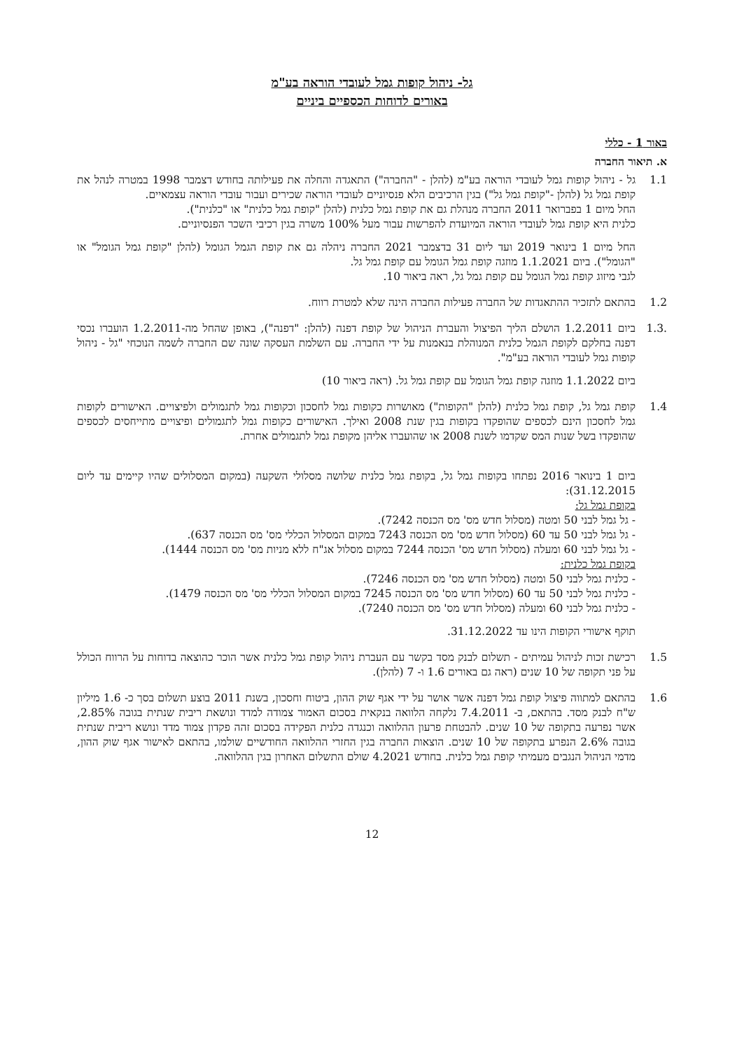גל- ניהול קופות גמל לעובדי הוראה בע"מ
באורים לדוחות הכספיים ביניים
באור 1 - כללי
א. תיאור החברה
1.1 גל - ניהול קופות גמל לעובדי הוראה בע"מ (להלן - "החברה") התאגדה והחלה את פעילותה בחודש דצמבר 1998 במטרה לנהל את קופת גמל גל (להלן -"קופת גמל גל") בגין הרכיבים הלא פנסיוניים לעובדי הוראה שכירים ועבור עובדי הוראה עצמאיים.
החל מיום 1 בפברואר 2011 החברה מנהלת גם את קופת גמל כלנית (להלן "קופת גמל כלנית" או "כלנית").
כלנית היא קופת גמל לעובדי הוראה המיועדת להפרשות עבור מעל 100% משרה בגין רכיבי השכר הפנסיוניים.
החל מיום 1 בינואר 2019 ועד ליום 31 בדצמבר 2021 החברה ניהלה גם את קופת הגמל הגומל (להלן "קופת גמל הגומל" או "הגומל"). ביום 1.1.2021 מוזגה קופת גמל הגומל עם קופת גמל גל.
לגבי מיזוג קופת גמל הגומל עם קופת גמל גל, ראה ביאור 10.
1.2 בהתאם לתזכיר ההתאגדות של החברה פעילות החברה הינה שלא למטרת רווח.
.1.3 ביום 1.2.2011 הושלם הליך הפיצול והעברת הניהול של קופת דפנה (להלן: "דפנה"), באופן שהחל מה-1.2.2011 הועברו נכסי דפנה בחלקם לקופת הגמל כלנית המנוהלת בנאמנות על ידי החברה. עם השלמת העסקה שונה שם החברה לשמה הנוכחי "גל - ניהול קופות גמל לעובדי הוראה בע"מ".
ביום 1.1.2022 מוזגה קופת גמל הגומל עם קופת גמל גל. (ראה ביאור 10)
1.4 קופת גמל גל, קופת גמל כלנית (להלן "הקופות") מאושרות כקופות גמל לחסכון וכקופות גמל לתגמולים ולפיצויים. האישורים לקופות גמל לחסכון הינם לכספים שהופקדו בקופות בגין שנת 2008 ואילך. האישורים כקופות גמל לתגמולים ופיצויים מתייחסים לכספים שהופקדו בשל שנות המס שקדמו לשנת 2008 או שהועברו אליהן מקופת גמל לתגמולים אחרת.
ביום 1 בינואר 2016 נפתחו בקופות גמל גל, בקופת גמל כלנית שלושה מסלולי השקעה (במקום המסלולים שהיו קיימים עד ליום 31.12.2015):
בקופת גמל גל:
- גל גמל לבני 50 ומטה (מסלול חדש מס' מס הכנסה 7242).
- גל גמל לבני 50 עד 60 (מסלול חדש מס' מס הכנסה 7243 במקום המסלול הכללי מס' מס הכנסה 637).
- גל גמל לבני 60 ומעלה (מסלול חדש מס' הכנסה 7244 במקום מסלול אג"ח ללא מניות מס' מס הכנסה 1444).
בקופת גמל כלנית:
- כלנית גמל לבני 50 ומטה (מסלול חדש מס' מס הכנסה 7246).
- כלנית גמל לבני 50 עד 60 (מסלול חדש מס' מס הכנסה 7245 במקום המסלול הכללי מס' מס הכנסה 1479).
- כלנית גמל לבני 60 ומעלה (מסלול חדש מס' מס הכנסה 7240).
תוקף אישורי הקופות הינו עד 31.12.2022.
1.5 רכישת זכות לניהול עמיתים - תשלום לבנק מסד בקשר עם העברת ניהול קופת גמל כלנית אשר הוכר כהוצאה בדוחות על הרווח הכולל על פני תקופה של 10 שנים (ראה גם באורים 1.6 ו- 7 (להלן).
1.6 בהתאם למתווה פיצול קופת גמל דפנה אשר אושר על ידי אגף שוק ההון, ביטוח וחסכון, בשנת 2011 בוצע תשלום בסך כ- 1.6 מיליון ש"ח לבנק מסד. בהתאם, ב- 7.4.2011 נלקחה הלוואה בנקאית בסכום האמור צמודה למדד ונושאת ריבית שנתית בגובה 2.85%, אשר נפרעה בתקופה של 10 שנים. להבטחת פרעון ההלוואה וכנגדה כלנית הפקידה בסכום זהה פקדון צמוד מדד ונושא ריבית שנתית בגובה 2.6% הנפרע בתקופה של 10 שנים. הוצאות החברה בגין החזרי ההלוואה החודשיים שולמו, בהתאם לאישור אגף שוק ההון, מדמי הניהול הנגבים מעמיתי קופת גמל כלנית. בחודש 4.2021 שולם התשלום האחרון בגין ההלוואה.
12